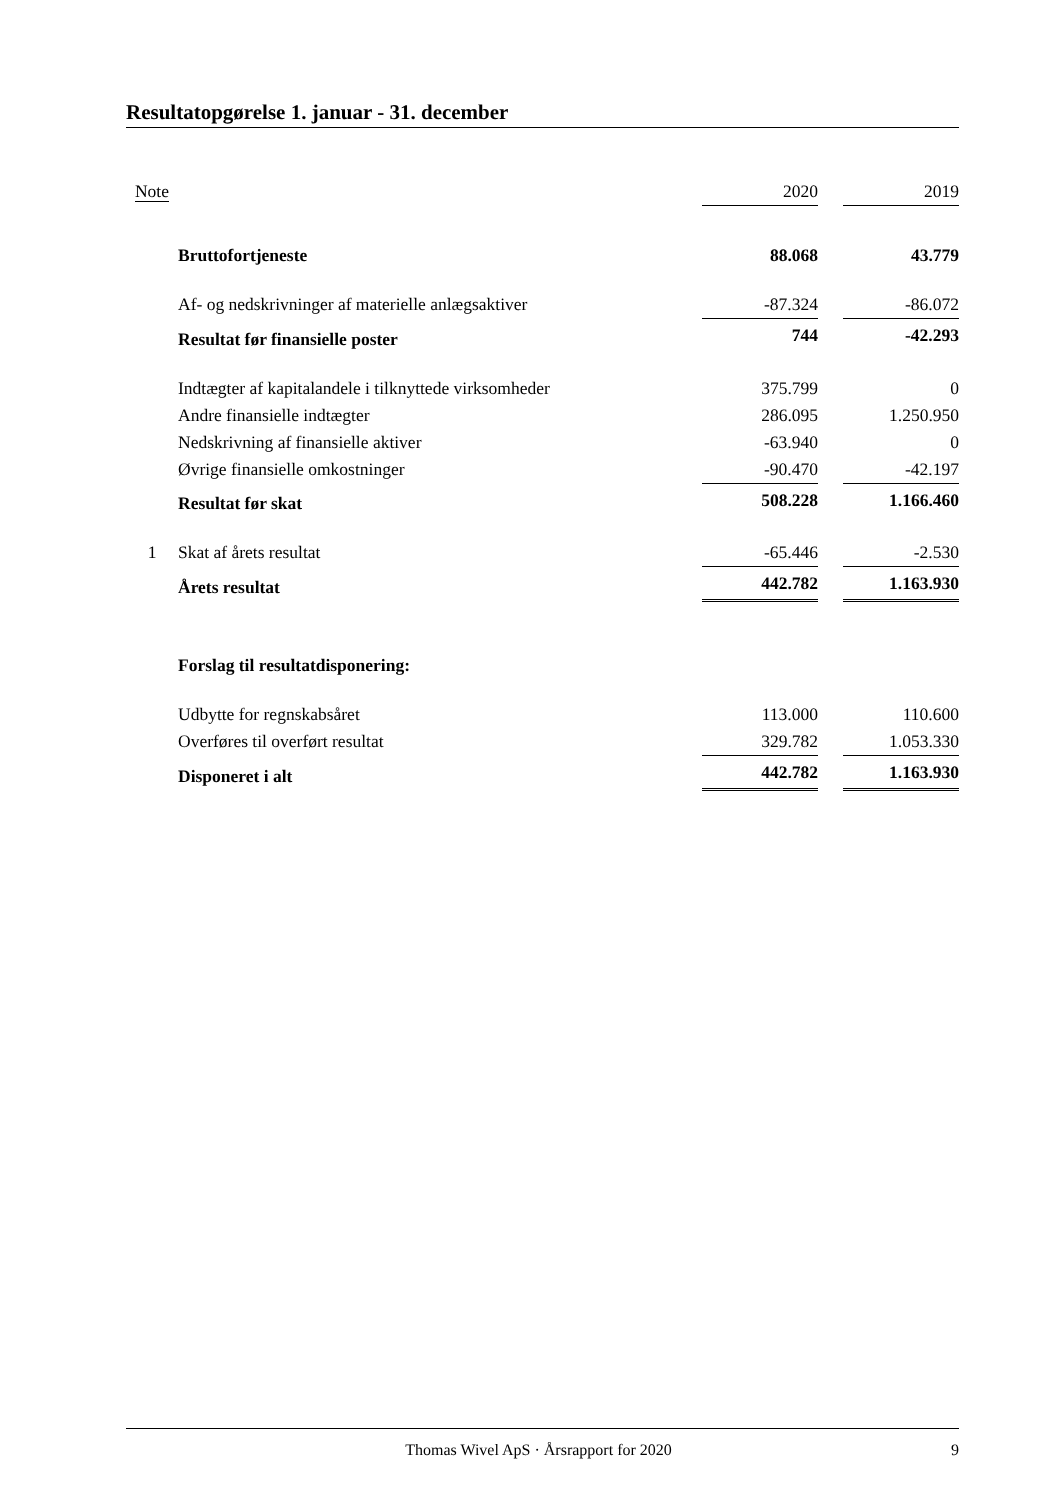Resultatopgørelse 1. januar - 31. december
| Note | | 2020 | | 2019 |
| --- | --- | --- | --- | --- |
| | Bruttofortjeneste | 88.068 | | 43.779 |
| | Af- og nedskrivninger af materielle anlægsaktiver | -87.324 | | -86.072 |
| | Resultat før finansielle poster | 744 | | -42.293 |
| | Indtægter af kapitalandele i tilknyttede virksomheder | 375.799 | | 0 |
| | Andre finansielle indtægter | 286.095 | | 1.250.950 |
| | Nedskrivning af finansielle aktiver | -63.940 | | 0 |
| | Øvrige finansielle omkostninger | -90.470 | | -42.197 |
| | Resultat før skat | 508.228 | | 1.166.460 |
| 1 | Skat af årets resultat | -65.446 | | -2.530 |
| | Årets resultat | 442.782 | | 1.163.930 |
| | Forslag til resultatdisponering: | | | |
| | Udbytte for regnskabsåret | 113.000 | | 110.600 |
| | Overføres til overført resultat | 329.782 | | 1.053.330 |
| | Disponeret i alt | 442.782 | | 1.163.930 |
Thomas Wivel ApS · Årsrapport for 2020 9